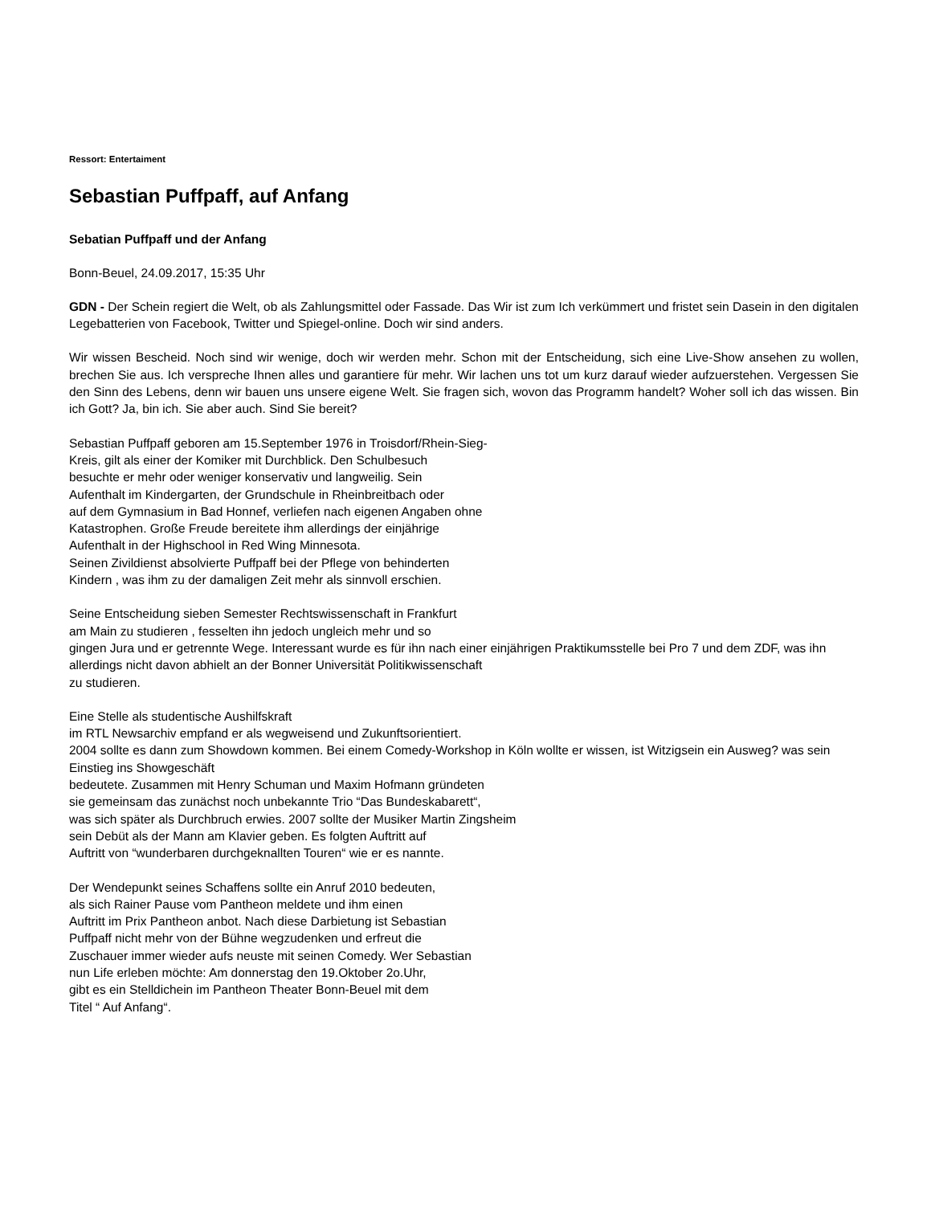Ressort: Entertaiment
Sebastian Puffpaff, auf Anfang
Sebatian Puffpaff und der Anfang
Bonn-Beuel, 24.09.2017, 15:35 Uhr
GDN - Der Schein regiert die Welt, ob als Zahlungsmittel oder Fassade. Das Wir ist zum Ich verkümmert und fristet sein Dasein in den digitalen Legebatterien von Facebook, Twitter und Spiegel-online. Doch wir sind anders.
Wir wissen Bescheid. Noch sind wir wenige, doch wir werden mehr. Schon mit der Entscheidung, sich eine Live-Show ansehen zu wollen, brechen Sie aus. Ich verspreche Ihnen alles und garantiere für mehr. Wir lachen uns tot um kurz darauf wieder aufzuerstehen. Vergessen Sie den Sinn des Lebens, denn wir bauen uns unsere eigene Welt. Sie fragen sich, wovon das Programm handelt? Woher soll ich das wissen. Bin ich Gott? Ja, bin ich. Sie aber auch. Sind Sie bereit?
Sebastian Puffpaff geboren am 15.September 1976 in Troisdorf/Rhein-Sieg-
Kreis, gilt als einer der Komiker mit Durchblick. Den Schulbesuch
besuchte er mehr oder weniger konservativ und langweilig. Sein
Aufenthalt im Kindergarten, der Grundschule in Rheinbreitbach oder
auf dem Gymnasium in Bad Honnef, verliefen nach eigenen Angaben ohne
Katastrophen. Große Freude bereitete ihm allerdings der einjährige
Aufenthalt in der Highschool in Red Wing Minnesota.
Seinen Zivildienst absolvierte Puffpaff bei der Pflege von behinderten
Kindern , was ihm zu der damaligen Zeit mehr als sinnvoll erschien.
Seine Entscheidung sieben Semester Rechtswissenschaft in Frankfurt
am Main zu studieren , fesselten ihn jedoch ungleich mehr und so
gingen Jura und er getrennte Wege. Interessant wurde es für ihn nach einer einjährigen Praktikumsstelle bei Pro 7 und dem ZDF, was ihn
allerdings nicht davon abhielt an der Bonner Universität Politikwissenschaft
zu studieren.
Eine Stelle als studentische Aushilfskraft
im RTL Newsarchiv empfand er als wegweisend und Zukunftsorientiert.
2004 sollte es dann zum Showdown kommen. Bei einem Comedy-Workshop in Köln wollte er wissen, ist Witzigsein ein Ausweg? was sein Einstieg ins Showgeschäft
bedeutete. Zusammen mit Henry Schuman und Maxim Hofmann gründeten
sie gemeinsam das zunächst noch unbekannte Trio “Das Bundeskabarett“,
was sich später als Durchbruch erwies. 2007 sollte der Musiker Martin Zingsheim
sein Debüt als der Mann am Klavier geben. Es folgten Auftritt auf
Auftritt von “wunderbaren durchgeknallten Touren“ wie er es nannte.
Der Wendepunkt seines Schaffens sollte ein Anruf 2010 bedeuten,
als sich Rainer Pause vom Pantheon meldete und ihm einen
Auftritt im Prix Pantheon anbot. Nach diese Darbietung ist Sebastian
Puffpaff nicht mehr von der Bühne wegzudenken und erfreut die
Zuschauer immer wieder aufs neuste mit seinen Comedy. Wer Sebastian
nun Life erleben möchte: Am donnerstag den 19.Oktober 2o.Uhr,
gibt es ein Stelldichein im Pantheon Theater Bonn-Beuel mit dem
Titel “ Auf Anfang“.